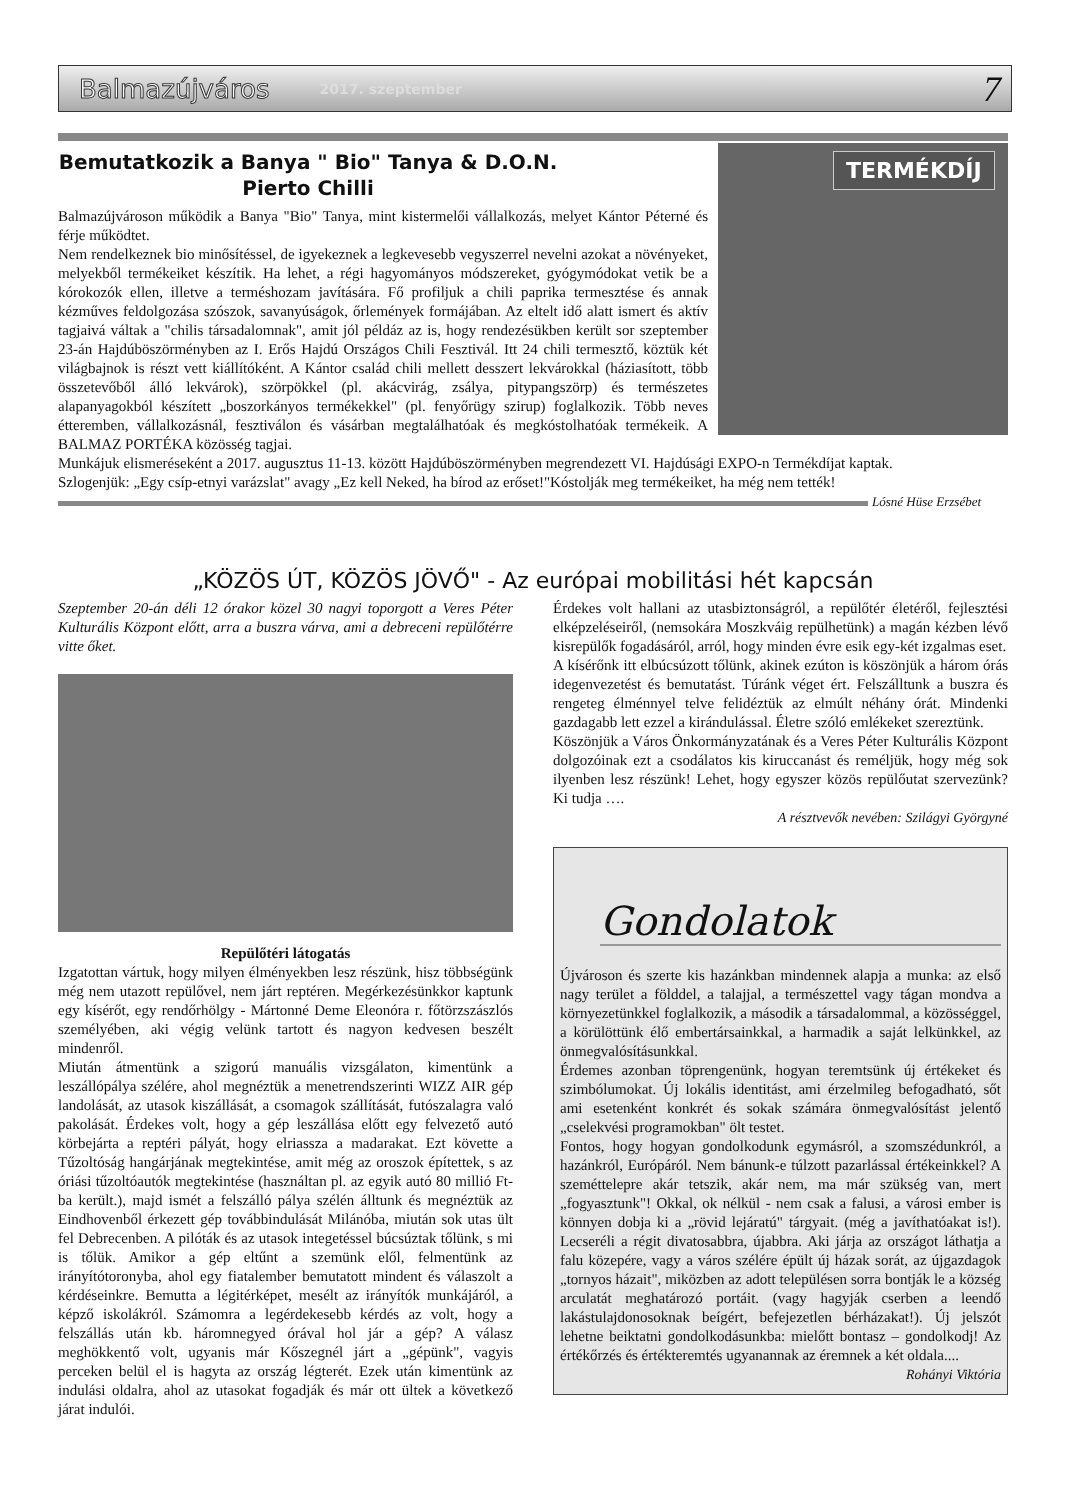Balmazújváros 2017. szeptember 7
TERMÉKDÍJ
Bemutatkozik a Banya " Bio" Tanya & D.O.N. Pierto Chilli
Balmazújvároson működik a Banya "Bio" Tanya, mint kistermelői vállalkozás, melyet Kántor Péterné és férje működtet.
Nem rendelkeznek bio minősítéssel, de igyekeznek a legkevesebb vegyszerrel nevelni azokat a növényeket, melyekből termékeiket készítik. Ha lehet, a régi hagyományos módszereket, gyógymódokat vetik be a kórokozók ellen, illetve a terméshozam javítására. Fő profiljuk a chili paprika termesztése és annak kézműves feldolgozása szószok, savanyúságok, őrlemények formájában. Az eltelt idő alatt ismert és aktív tagjaivá váltak a "chilis társadalomnak", amit jól példáz az is, hogy rendezésükben került sor szeptember 23-án Hajdúböszörményben az I. Erős Hajdú Országos Chili Fesztivál. Itt 24 chili termesztő, köztük két világbajnok is részt vett kiállítóként. A Kántor család chili mellett desszert lekvárokkal (háziasított, több összetevőből álló lekvárok), szörpökkel (pl. akácvirág, zsálya, pitypangszörp) és természetes alapanyagokból készített „boszorkányos termékekkel" (pl. fenyőrügy szirup) foglalkozik. Több neves étteremben, vállalkozásnál, fesztiválon és vásárban megtalálhatóak és megkóstolhatóak termékeik. A BALMAZ PORTÉKA közösség tagjai.
Munkájuk elismeréseként a 2017. augusztus 11-13. között Hajdúböszörményben megrendezett VI. Hajdúsági EXPO-n Termékdíjat kaptak.
Szlogenjük: „Egy csíp-etnyi varázslat" avagy „Ez kell Neked, ha bírod az erőset!"Kóstolják meg termékeiket, ha még nem tették!
Lósné Hüse Erzsébet
„KÖZÖS ÚT, KÖZÖS JÖVŐ" - Az európai mobilitási hét kapcsán
Szeptember 20-án déli 12 órakor közel 30 nagyi toporgott a Veres Péter Kulturális Központ előtt, arra a buszra várva, ami a debreceni repülőtérre vitte őket.
Repülőtéri látogatás
Izgatottan vártuk, hogy milyen élményekben lesz részünk, hisz többségünk még nem utazott repülővel, nem járt reptéren. Megérkezésünkkor kaptunk egy kísérőt, egy rendőrhölgy - Mártonné Deme Eleonóra r. főtörzszászlós személyében, aki végig velünk tartott és nagyon kedvesen beszélt mindenről.
Miután átmentünk a szigorú manuális vizsgálaton, kimentünk a leszállópálya szélére, ahol megnéztük a menetrendszerinti WIZZ AIR gép landolását, az utasok kiszállását, a csomagok szállítását, futószalagra való pakolását. Érdekes volt, hogy a gép leszállása előtt egy felvezető autó körbejárta a reptéri pályát, hogy elriassza a madarakat. Ezt követte a Tűzoltóság hangárjának megtekintése, amit még az oroszok építettek, s az óriási tűzoltóautók megtekintése (használtan pl. az egyik autó 80 millió Ft-ba került.), majd ismét a felszálló pálya szélén álltunk és megnéztük az Eindhovenből érkezett gép továbbindulását Milánóba, miután sok utas ült fel Debrecenben. A pilóták és az utasok integetéssel búcsúztak tőlünk, s mi is tőlük. Amikor a gép eltűnt a szemünk elől, felmentünk az irányítótoronyba, ahol egy fiatalember bemutatott mindent és válaszolt a kérdéseinkre. Bemutta a légitérképet, mesélt az irányítók munkájáról, a képző iskolákról. Számomra a legérdekesebb kérdés az volt, hogy a felszállás után kb. háromnegyed órával hol jár a gép? A válasz meghökkentő volt, ugyanis már Kőszegnél járt a „gépünk", vagyis perceken belül el is hagyta az ország légterét. Ezek után kimentünk az indulási oldalra, ahol az utasokat fogadják és már ott ültek a következő járat indulói.
Érdekes volt hallani az utasbiztonságról, a repülőtér életéről, fejlesztési elképzeléseiről, (nemsokára Moszkváig repülhetünk) a magán kézben lévő kisrepülők fogadásáról, arról, hogy minden évre esik egy-két izgalmas eset.
A kísérőnk itt elbúcsúzott tőlünk, akinek ezúton is köszönjük a három órás idegenvezetést és bemutatást. Túránk véget ért. Felszálltunk a buszra és rengeteg élménnyel telve felidéztük az elmúlt néhány órát. Mindenki gazdagabb lett ezzel a kirándulással. Életre szóló emlékeket szereztünk.
Köszönjük a Város Önkormányzatának és a Veres Péter Kulturális Központ dolgozóinak ezt a csodálatos kis kiruccanást és reméljük, hogy még sok ilyenben lesz részünk! Lehet, hogy egyszer közös repülőutat szervezünk? Ki tudja ….
A résztvevők nevében: Szilágyi Györgyné
Gondolatok
Újvároson és szerte kis hazánkban mindennek alapja a munka: az első nagy terület a földdel, a talajjal, a természettel vagy tágan mondva a környezetünkkel foglalkozik, a második a társadalommal, a közösséggel, a körülöttünk élő embertársainkkal, a harmadik a saját lelkünkkel, az önmegvalósításunkkal.
Érdemes azonban töprengenünk, hogyan teremtsünk új értékeket és szimbólumokat. Új lokális identitást, ami érzelmileg befogadható, sőt ami esetenként konkrét és sokak számára önmegvalósítást jelentő „cselekvési programokban" ölt testet.
Fontos, hogy hogyan gondolkodunk egymásról, a szomszédunkról, a hazánkról, Európáról. Nem bánunk-e túlzott pazarlással értékeinkkel? A szeméttelepre akár tetszik, akár nem, ma már szükség van, mert „fogyasztunk"! Okkal, ok nélkül - nem csak a falusi, a városi ember is könnyen dobja ki a „rövid lejáratú" tárgyait. (még a javíthatóakat is!). Lecseréli a régit divatosabbra, újabbra. Aki járja az országot láthatja a falu közepére, vagy a város szélére épült új házak sorát, az újgazdagok „tornyos házait", miközben az adott településen sorra bontják le a község arculatát meghatározó portáit. (vagy hagyják cserben a leendő lakástulajdonosoknak beígért, befejezetlen bérházakat!). Új jelszót lehetne beiktatni gondolkodásunkba: mielőtt bontasz – gondolkodj! Az értékőrzés és értékteremtés ugyanannak az éremnek a két oldala....
Rohányi Viktória